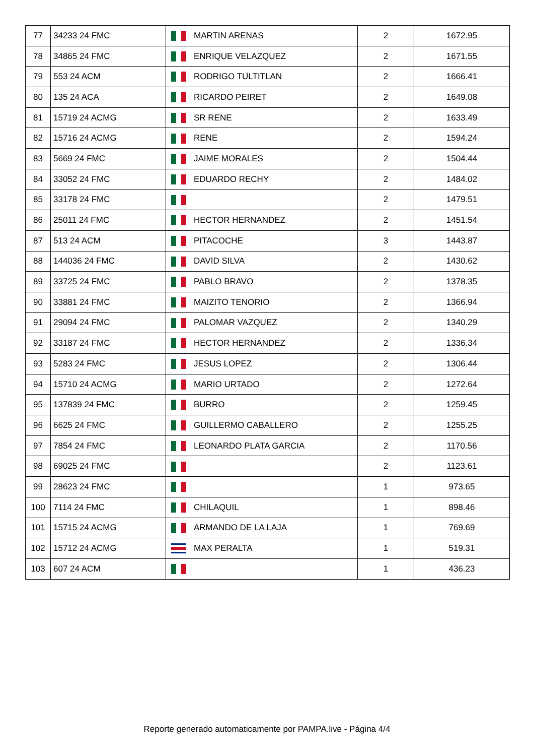| 77 | 34233 24 FMC | | MARTIN ARENAS | 2 | 1672.95 |
| 78 | 34865 24 FMC | | ENRIQUE VELAZQUEZ | 2 | 1671.55 |
| 79 | 553 24 ACM | | RODRIGO TULTITLAN | 2 | 1666.41 |
| 80 | 135 24 ACA | | RICARDO PEIRET | 2 | 1649.08 |
| 81 | 15719 24 ACMG | | SR RENE | 2 | 1633.49 |
| 82 | 15716 24 ACMG | | RENE | 2 | 1594.24 |
| 83 | 5669 24 FMC | | JAIME MORALES | 2 | 1504.44 |
| 84 | 33052 24 FMC | | EDUARDO RECHY | 2 | 1484.02 |
| 85 | 33178 24 FMC | | | 2 | 1479.51 |
| 86 | 25011 24 FMC | | HECTOR HERNANDEZ | 2 | 1451.54 |
| 87 | 513 24 ACM | | PITACOCHE | 3 | 1443.87 |
| 88 | 144036 24 FMC | | DAVID SILVA | 2 | 1430.62 |
| 89 | 33725 24 FMC | | PABLO BRAVO | 2 | 1378.35 |
| 90 | 33881 24 FMC | | MAIZITO TENORIO | 2 | 1366.94 |
| 91 | 29094 24 FMC | | PALOMAR VAZQUEZ | 2 | 1340.29 |
| 92 | 33187 24 FMC | | HECTOR HERNANDEZ | 2 | 1336.34 |
| 93 | 5283 24 FMC | | JESUS LOPEZ | 2 | 1306.44 |
| 94 | 15710 24 ACMG | | MARIO URTADO | 2 | 1272.64 |
| 95 | 137839 24 FMC | | BURRO | 2 | 1259.45 |
| 96 | 6625 24 FMC | | GUILLERMO CABALLERO | 2 | 1255.25 |
| 97 | 7854 24 FMC | | LEONARDO PLATA GARCIA | 2 | 1170.56 |
| 98 | 69025 24 FMC | | | 2 | 1123.61 |
| 99 | 28623 24 FMC | | | 1 | 973.65 |
| 100 | 7114 24 FMC | | CHILAQUIL | 1 | 898.46 |
| 101 | 15715 24 ACMG | | ARMANDO DE LA LAJA | 1 | 769.69 |
| 102 | 15712 24 ACMG | | MAX PERALTA | 1 | 519.31 |
| 103 | 607 24 ACM | | | 1 | 436.23 |
Reporte generado automaticamente por PAMPA.live - Página 4/4